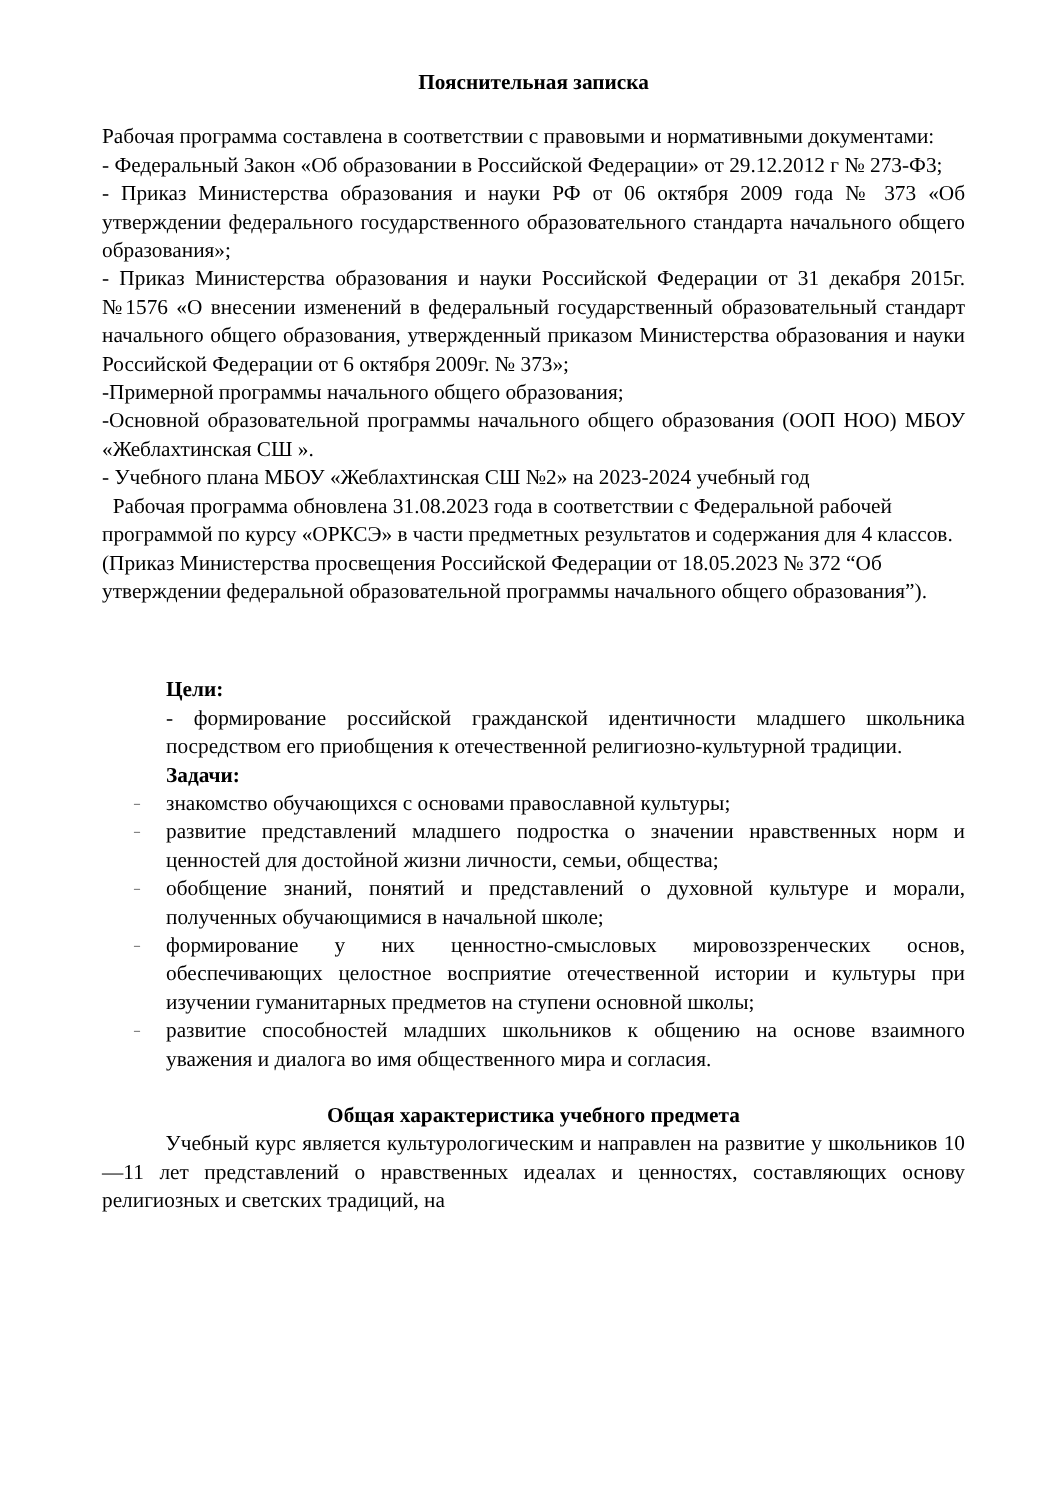Пояснительная записка
Рабочая программа составлена в соответствии с правовыми и нормативными документами:
- Федеральный Закон «Об образовании в Российской Федерации» от 29.12.2012 г № 273-Ф3;
- Приказ Министерства образования и науки РФ от 06 октября 2009 года № 373 «Об утверждении федерального государственного образовательного стандарта начального общего образования»;
- Приказ Министерства образования и науки Российской Федерации от 31 декабря 2015г. №1576 «О внесении изменений в федеральный государственный образовательный стандарт начального общего образования, утвержденный приказом Министерства образования и науки Российской Федерации от 6 октября 2009г. № 373»;
-Примерной программы начального общего образования;
-Основной образовательной программы начального общего образования (ООП НОО) МБОУ «Жеблахтинская СШ ».
- Учебного плана МБОУ «Жеблахтинская СШ №2» на 2023-2024 учебный год
Рабочая программа обновлена 31.08.2023 года в соответствии с Федеральной рабочей программой по курсу «ОРКСЭ» в части предметных результатов и содержания для 4 классов. (Приказ Министерства просвещения Российской Федерации от 18.05.2023 № 372 “Об утверждении федеральной образовательной программы начального общего образования”).
Цели:
- формирование российской гражданской идентичности младшего школьника посредством его приобщения к отечественной религиозно-культурной традиции.
Задачи:
– знакомство обучающихся с основами православной культуры;
– развитие представлений младшего подростка о значении нравственных норм и ценностей для достойной жизни личности, семьи, общества;
– обобщение знаний, понятий и представлений о духовной культуре и морали, полученных обучающимися в начальной школе;
– формирование у них ценностно-смысловых мировоззренческих основ, обеспечивающих целостное восприятие отечественной истории и культуры при изучении гуманитарных предметов на ступени основной школы;
– развитие способностей младших школьников к общению на основе взаимного уважения и диалога во имя общественного мира и согласия.
Общая характеристика учебного предмета
Учебный курс является культурологическим и направлен на развитие у школьников 10—11 лет представлений о нравственных идеалах и ценностях, составляющих основу религиозных и светских традиций, на